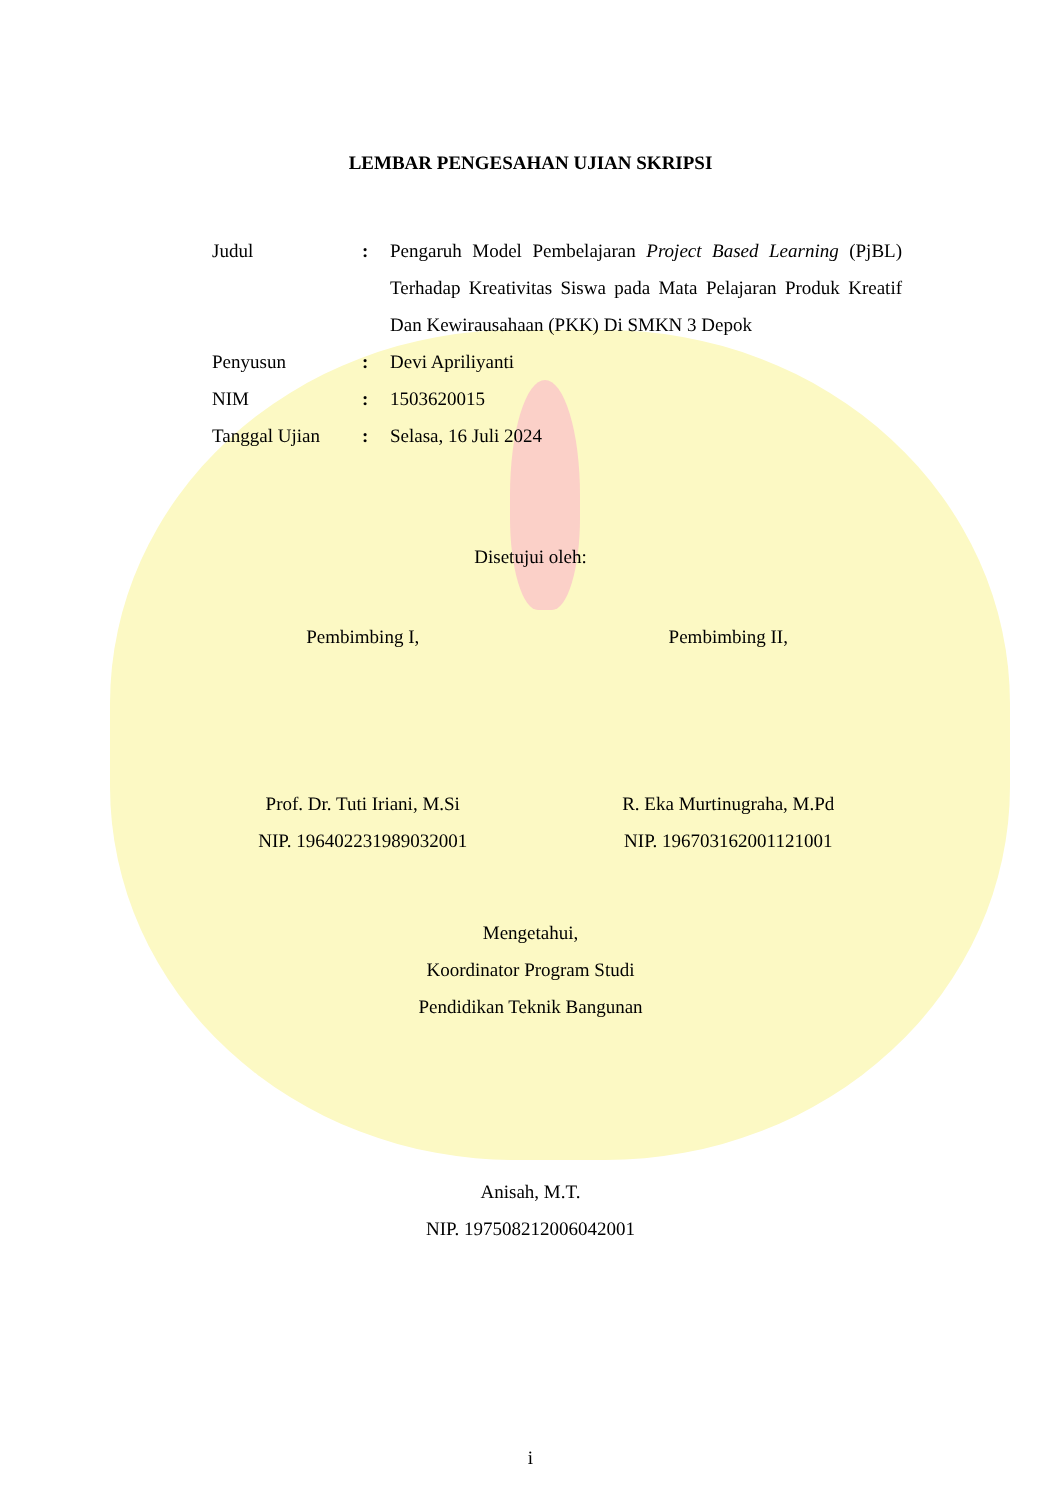LEMBAR PENGESAHAN UJIAN SKRIPSI
| Judul | : | Pengaruh Model Pembelajaran Project Based Learning (PjBL) Terhadap Kreativitas Siswa pada Mata Pelajaran Produk Kreatif Dan Kewirausahaan (PKK) Di SMKN 3 Depok |
| Penyusun | : | Devi Apriliyanti |
| NIM | : | 1503620015 |
| Tanggal Ujian | : | Selasa, 16 Juli 2024 |
Disetujui oleh:
Pembimbing I,
Prof. Dr. Tuti Iriani, M.Si
NIP. 196402231989032001
Pembimbing II,
R. Eka Murtinugraha, M.Pd
NIP. 196703162001121001
Mengetahui,
Koordinator Program Studi
Pendidikan Teknik Bangunan
Anisah, M.T.
NIP. 197508212006042001
i